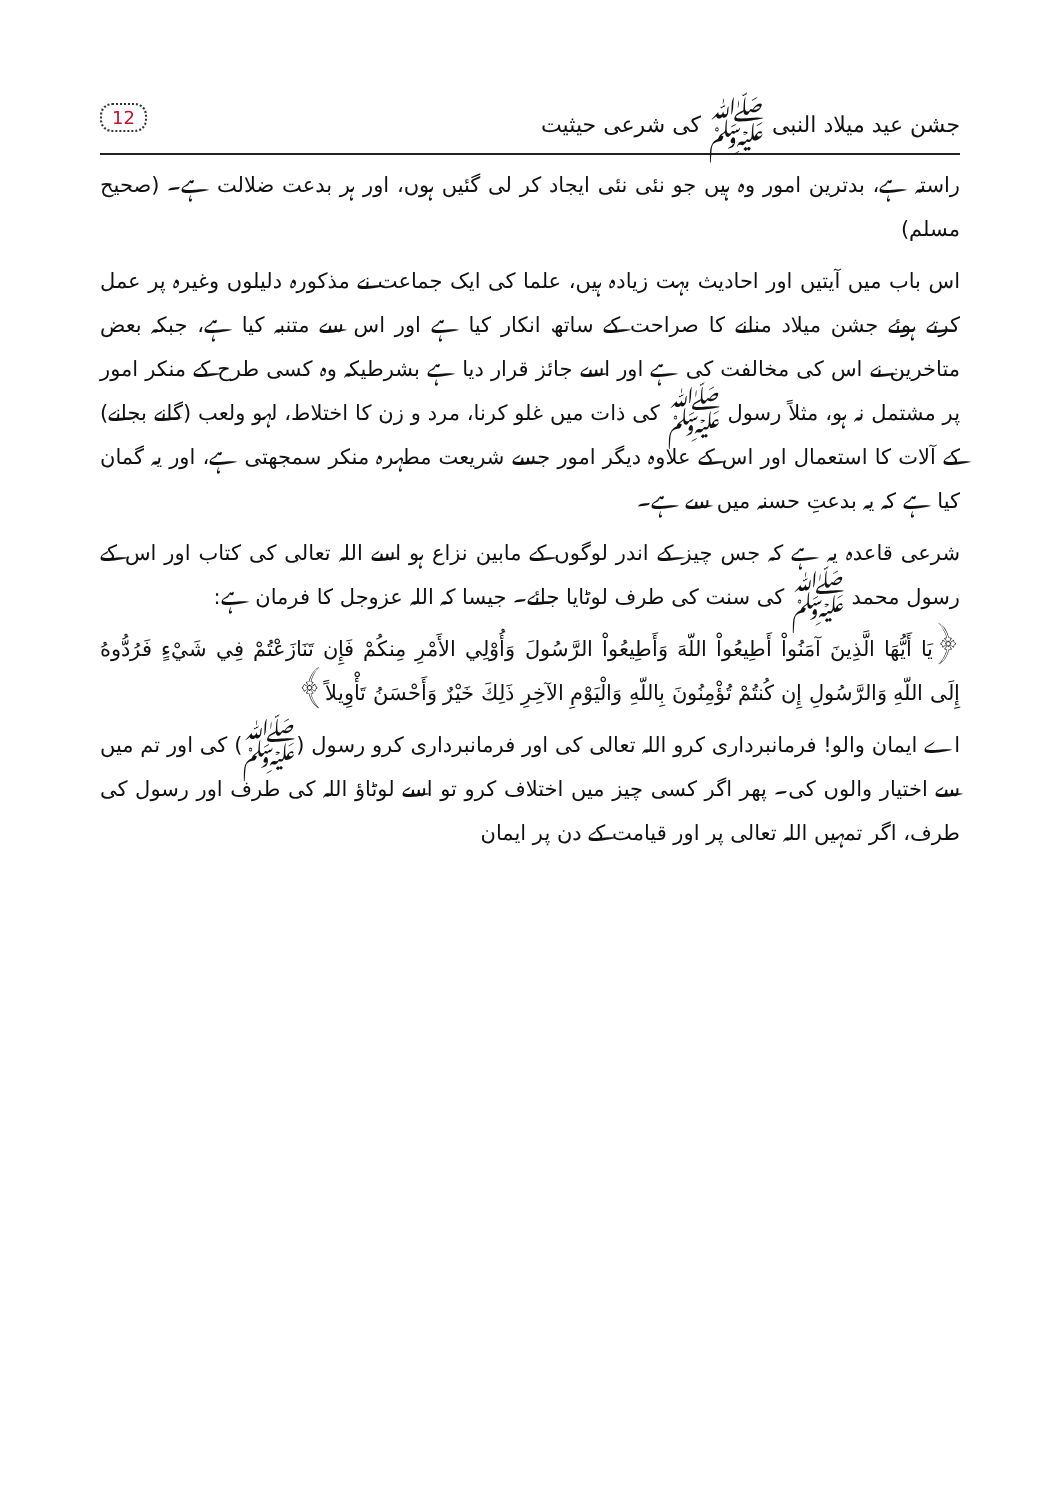جشن عید میلاد النبی ﷺ کی شرعی حیثیت 12
راستہ ہے، بدترین امور وہ ہیں جو نئی نئی ایجاد کر لی گئیں ہوں، اور ہر بدعت ضلالت ہے۔ (صحیح مسلم)
اس باب میں آیتیں اور احادیث بہت زیادہ ہیں، علما کی ایک جماعت نے مذکورہ دلیلوں وغیرہ پر عمل کرتے ہوئے جشن میلاد منانے کا صراحت کے ساتھ انکار کیا ہے اور اس سے متنبہ کیا ہے، جبکہ بعض متاخرین نے اس کی مخالفت کی ہے اور اسے جائز قرار دیا ہے بشرطیکہ وہ کسی طرح کے منکر امور پر مشتمل نہ ہو، مثلاً رسول ﷺ کی ذات میں غلو کرنا، مرد و زن کا اختلاط، لہو ولعب (گانے بجانے) کے آلات کا استعمال اور اس کے علاوہ دیگر امور جسے شریعت مطہرہ منکر سمجھتی ہے، اور یہ گمان کیا ہے کہ یہ بدعتِ حسنہ میں سے ہے۔
شرعی قاعدہ یہ ہے کہ جس چیز کے اندر لوگوں کے مابین نزاع ہو اسے اللہ تعالی کی کتاب اور اس کے رسول محمد ﷺ کی سنت کی طرف لوٹایا جائے۔ جیسا کہ اللہ عزوجل کا فرمان ہے:
﴿يَا أَيُّهَا الَّذِينَ آمَنُواْ أَطِيعُواْ اللّهَ وَأَطِيعُواْ الرَّسُولَ وَأُوْلِي الأَمْرِ مِنكُمْ فَإِن تَنَازَعْتُمْ فِي شَيْءٍ فَرُدُّوهُ إِلَى اللّهِ وَالرَّسُولِ إِن كُنتُمْ تُؤْمِنُونَ بِاللّهِ وَالْيَوْمِ الآخِرِ ذَلِكَ خَيْرٌ وَأَحْسَنُ تَأْوِيلاً﴾
اے ایمان والو! فرمانبرداری کرو اللہ تعالی کی اور فرمانبرداری کرو رسول (ﷺ) کی اور تم میں سے اختیار والوں کی۔ پھر اگر کسی چیز میں اختلاف کرو تو اسے لوٹاؤ اللہ کی طرف اور رسول کی طرف، اگر تمہیں اللہ تعالی پر اور قیامت کے دن پر ایمان